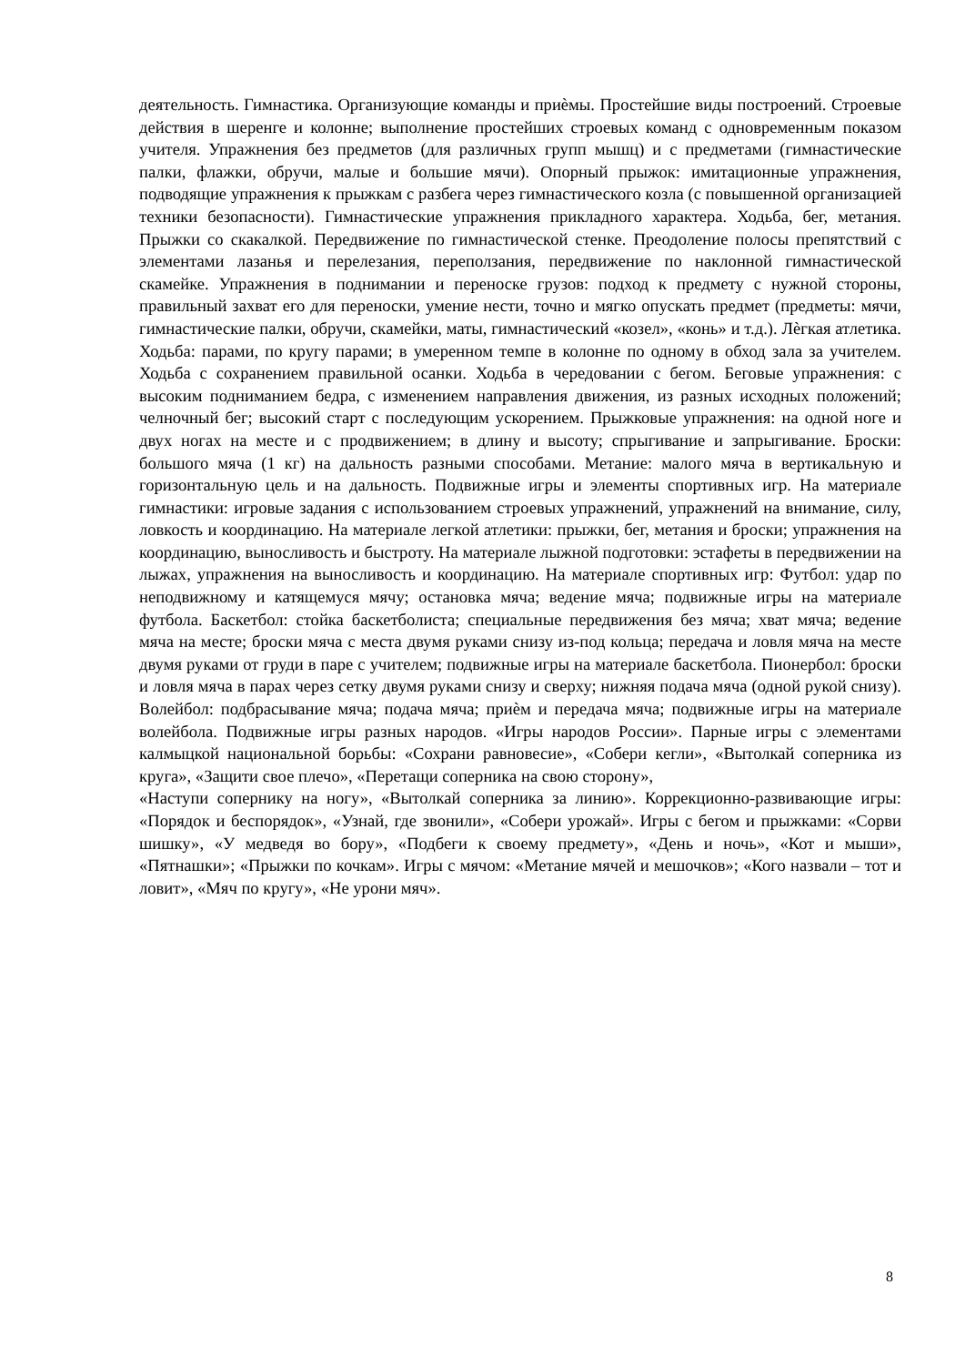деятельность. Гимнастика. Организующие команды и приѐмы. Простейшие виды построений. Строевые действия в шеренге и колонне; выполнение простейших строевых команд с одновременным показом учителя. Упражнения без предметов (для различных групп мышц) и с предметами (гимнастические палки, флажки, обручи, малые и большие мячи). Опорный прыжок: имитационные упражнения, подводящие упражнения к прыжкам с разбега через гимнастического козла (с повышенной организацией техники безопасности). Гимнастические упражнения прикладного характера. Ходьба, бег, метания. Прыжки со скакалкой. Передвижение по гимнастической стенке. Преодоление полосы препятствий с элементами лазанья и перелезания, переползания, передвижение по наклонной гимнастической скамейке. Упражнения в поднимании и переноске грузов: подход к предмету с нужной стороны, правильный захват его для переноски, умение нести, точно и мягко опускать предмет (предметы: мячи, гимнастические палки, обручи, скамейки, маты, гимнастический «козел», «конь» и т.д.). Лѐгкая атлетика. Ходьба: парами, по кругу парами; в умеренном темпе в колонне по одному в обход зала за учителем. Ходьба с сохранением правильной осанки. Ходьба в чередовании с бегом. Беговые упражнения: с высоким подниманием бедра, с изменением направления движения, из разных исходных положений; челночный бег; высокий старт с последующим ускорением. Прыжковые упражнения: на одной ноге и двух ногах на месте и с продвижением; в длину и высоту; спрыгивание и запрыгивание. Броски: большого мяча (1 кг) на дальность разными способами. Метание: малого мяча в вертикальную и горизонтальную цель и на дальность. Подвижные игры и элементы спортивных игр. На материале гимнастики: игровые задания с использованием строевых упражнений, упражнений на внимание, силу, ловкость и координацию. На материале легкой атлетики: прыжки, бег, метания и броски; упражнения на координацию, выносливость и быстроту. На материале лыжной подготовки: эстафеты в передвижении на лыжах, упражнения на выносливость и координацию. На материале спортивных игр: Футбол: удар по неподвижному и катящемуся мячу; остановка мяча; ведение мяча; подвижные игры на материале футбола. Баскетбол: стойка баскетболиста; специальные передвижения без мяча; хват мяча; ведение мяча на месте; броски мяча с места двумя руками снизу из-под кольца; передача и ловля мяча на месте двумя руками от груди в паре с учителем; подвижные игры на материале баскетбола. Пионербол: броски и ловля мяча в парах через сетку двумя руками снизу и сверху; нижняя подача мяча (одной рукой снизу). Волейбол: подбрасывание мяча; подача мяча; приѐм и передача мяча; подвижные игры на материале волейбола. Подвижные игры разных народов. «Игры народов России». Парные игры с элементами калмыцкой национальной борьбы: «Сохрани равновесие», «Собери кегли», «Вытолкай соперника из круга», «Защити свое плечо», «Перетащи соперника на свою сторону»,
«Наступи сопернику на ногу», «Вытолкай соперника за линию». Коррекционно-развивающие игры: «Порядок и беспорядок», «Узнай, где звонили», «Собери урожай». Игры с бегом и прыжками: «Сорви шишку», «У медведя во бору», «Подбеги к своему предмету», «День и ночь», «Кот и мыши», «Пятнашки»; «Прыжки по кочкам». Игры с мячом: «Метание мячей и мешочков»; «Кого назвали – тот и ловит», «Мяч по кругу», «Не урони мяч».
8